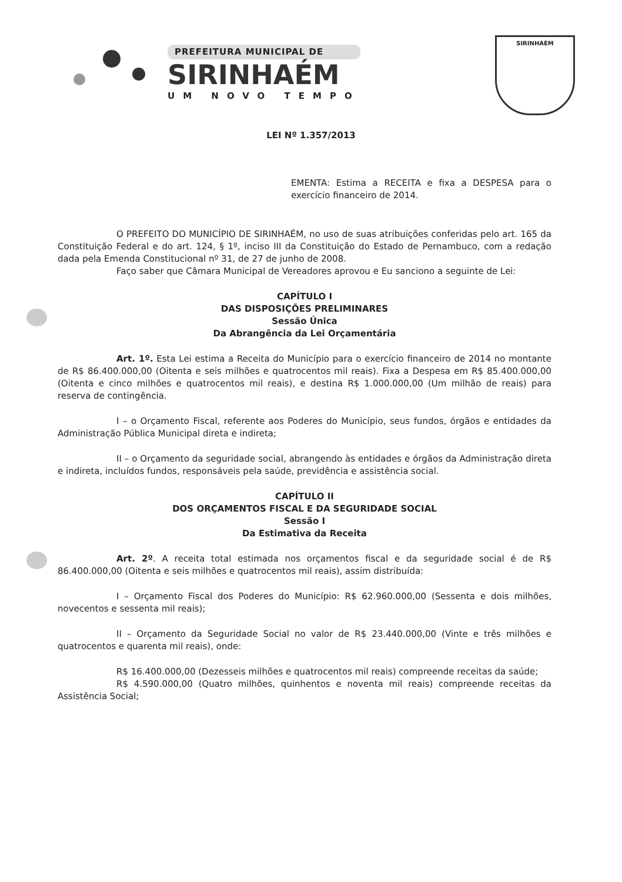PREFEITURA MUNICIPAL DE
SIRINHAÉM
UM NOVO TEMPO
SIRINHAÉM
LEI Nº 1.357/2013
EMENTA: Estima a RECEITA e fixa a DESPESA para o exercício financeiro de 2014.
O PREFEITO DO MUNICÍPIO DE SIRINHAÉM, no uso de suas atribuições conferidas pelo art. 165 da Constituição Federal e do art. 124, § 1º, inciso III da Constituição do Estado de Pernambuco, com a redação dada pela Emenda Constitucional nº 31, de 27 de junho de 2008.
Faço saber que Câmara Municipal de Vereadores aprovou e Eu sanciono a seguinte de Lei:
CAPÍTULO I
DAS DISPOSIÇÕES PRELIMINARES
Sessão Única
Da Abrangência da Lei Orçamentária
Art. 1º. Esta Lei estima a Receita do Município para o exercício financeiro de 2014 no montante de R$ 86.400.000,00 (Oitenta e seis milhões e quatrocentos mil reais). Fixa a Despesa em R$ 85.400.000,00 (Oitenta e cinco milhões e quatrocentos mil reais), e destina R$ 1.000.000,00 (Um milhão de reais) para reserva de contingência.
I – o Orçamento Fiscal, referente aos Poderes do Município, seus fundos, órgãos e entidades da Administração Pública Municipal direta e indireta;
II – o Orçamento da seguridade social, abrangendo às entidades e órgãos da Administração direta e indireta, incluídos fundos, responsáveis pela saúde, previdência e assistência social.
CAPÍTULO II
DOS ORÇAMENTOS FISCAL E DA SEGURIDADE SOCIAL
Sessão I
Da Estimativa da Receita
Art. 2º. A receita total estimada nos orçamentos fiscal e da seguridade social é de R$ 86.400.000,00 (Oitenta e seis milhões e quatrocentos mil reais), assim distribuída:
I – Orçamento Fiscal dos Poderes do Município: R$ 62.960.000,00 (Sessenta e dois milhões, novecentos e sessenta mil reais);
II – Orçamento da Seguridade Social no valor de R$ 23.440.000,00 (Vinte e três milhões e quatrocentos e quarenta mil reais), onde:
R$ 16.400.000,00 (Dezesseis milhões e quatrocentos mil reais) compreende receitas da saúde;
R$ 4.590.000,00 (Quatro milhões, quinhentos e noventa mil reais) compreende receitas da Assistência Social;